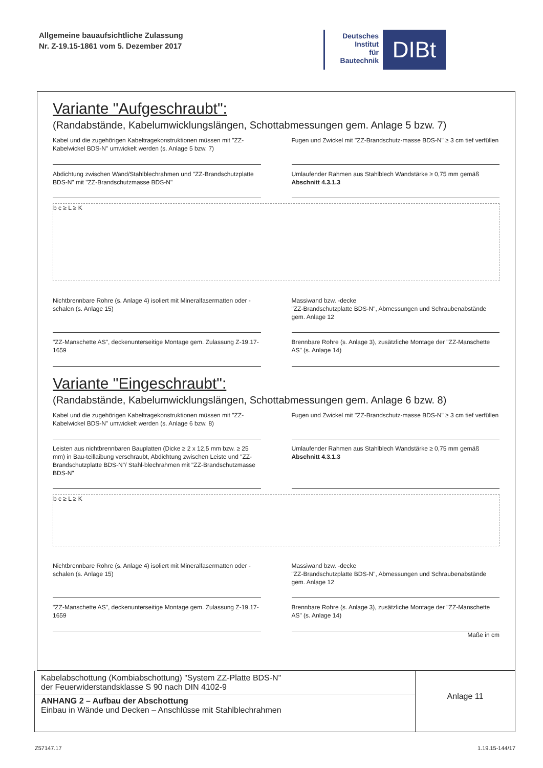Allgemeine bauaufsichtliche Zulassung
Nr. Z-19.15-1861 vom 5. Dezember 2017
Deutsches
Institut
für
Bautechnik
DIBt
Variante "Aufgeschraubt":
(Randabstände, Kabelumwicklungslängen, Schottabmessungen gem. Anlage 5 bzw. 7)
Kabel und die zugehörigen Kabeltragekonstruktionen müssen mit "ZZ-Kabelwickel BDS-N" umwickelt werden (s. Anlage 5 bzw. 7)
Fugen und Zwickel mit "ZZ-Brandschutz-masse BDS-N" ≥ 3 cm tief verfüllen
Abdichtung zwischen Wand/Stahlblechrahmen und "ZZ-Brandschutzplatte BDS-N" mit "ZZ-Brandschutzmasse BDS-N"
Umlaufender Rahmen aus Stahlblech Wandstärke ≥ 0,75 mm gemäß Abschnitt 4.3.1.3
b c ≥ L ≥ K
Nichtbrennbare Rohre (s. Anlage 4) isoliert mit Mineralfasermatten oder -schalen (s. Anlage 15)
Massiwand bzw. -decke
"ZZ-Brandschutzplatte BDS-N", Abmessungen und Schraubenabstände gem. Anlage 12
"ZZ-Manschette AS", deckenunterseitige Montage gem. Zulassung Z-19.17-1659
Brennbare Rohre (s. Anlage 3), zusätzliche Montage der "ZZ-Manschette AS" (s. Anlage 14)
Variante "Eingeschraubt":
(Randabstände, Kabelumwicklungslängen, Schottabmessungen gem. Anlage 6 bzw. 8)
Kabel und die zugehörigen Kabeltragekonstruktionen müssen mit "ZZ-Kabelwickel BDS-N" umwickelt werden (s. Anlage 6 bzw. 8)
Fugen und Zwickel mit "ZZ-Brandschutz-masse BDS-N" ≥ 3 cm tief verfüllen
Leisten aus nichtbrennbaren Bauplatten (Dicke ≥ 2 x 12,5 mm bzw. ≥ 25 mm) in Bau-teillaibung verschraubt, Abdichtung zwischen Leiste und "ZZ-Brandschutzplatte BDS-N"/ Stahl-blechrahmen mit "ZZ-Brandschutzmasse BDS-N"
Umlaufender Rahmen aus Stahlblech Wandstärke ≥ 0,75 mm gemäß Abschnitt 4.3.1.3
b c ≥ L ≥ K
Nichtbrennbare Rohre (s. Anlage 4) isoliert mit Mineralfasermatten oder -schalen (s. Anlage 15)
Massiwand bzw. -decke
"ZZ-Brandschutzplatte BDS-N", Abmessungen und Schraubenabstände gem. Anlage 12
"ZZ-Manschette AS", deckenunterseitige Montage gem. Zulassung Z-19.17-1659
Brennbare Rohre (s. Anlage 3), zusätzliche Montage der "ZZ-Manschette AS" (s. Anlage 14)
Maße in cm
| Kabelabschottung (Kombiabschottung) "System ZZ-Platte BDS-N" der Feuerwiderstandsklasse S 90 nach DIN 4102-9 | Anlage 11 |
| ANHANG 2 – Aufbau der Abschottung Einbau in Wände und Decken – Anschlüsse mit Stahlblechrahmen | |
Z57147.17 1.19.15-144/17